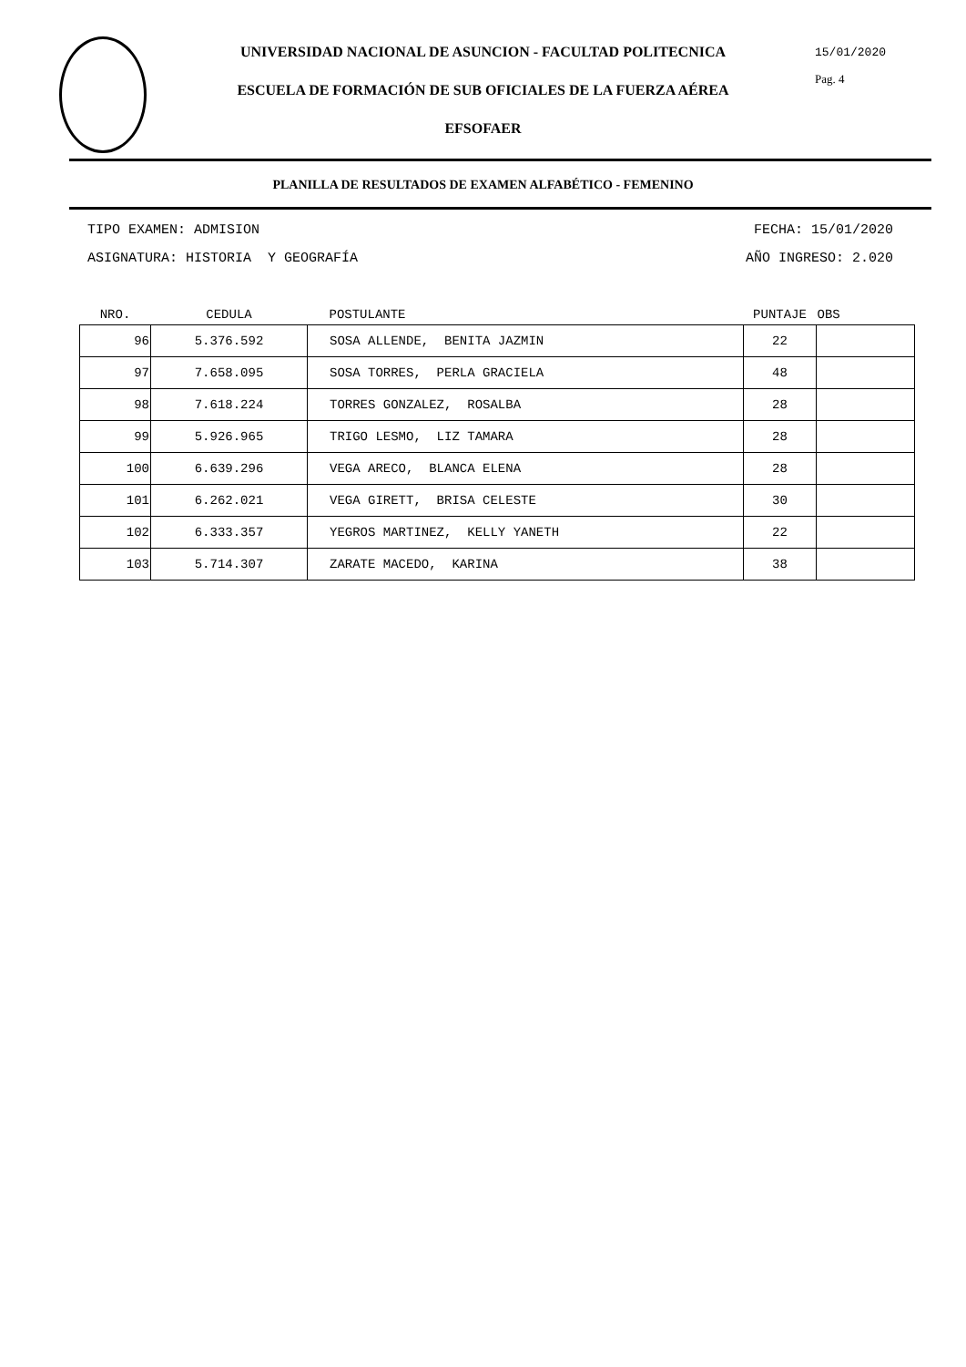15/01/2020
Pag. 4
UNIVERSIDAD NACIONAL DE ASUNCION - FACULTAD POLITECNICA
ESCUELA DE FORMACIÓN DE SUB OFICIALES DE LA FUERZA AÉREA
EFSOFAER
PLANILLA DE RESULTADOS DE EXAMEN ALFABÉTICO - FEMENINO
TIPO EXAMEN: ADMISION FECHA: 15/01/2020
ASIGNATURA: HISTORIA Y GEOGRAFÍA AÑO INGRESO: 2.020
| NRO. | CEDULA | POSTULANTE | PUNTAJE | OBS |
| --- | --- | --- | --- | --- |
| 96 | 5.376.592 | SOSA ALLENDE, BENITA JAZMIN | 22 | |
| 97 | 7.658.095 | SOSA TORRES, PERLA GRACIELA | 48 | |
| 98 | 7.618.224 | TORRES GONZALEZ, ROSALBA | 28 | |
| 99 | 5.926.965 | TRIGO LESMO, LIZ TAMARA | 28 | |
| 100 | 6.639.296 | VEGA ARECO, BLANCA ELENA | 28 | |
| 101 | 6.262.021 | VEGA GIRETT, BRISA CELESTE | 30 | |
| 102 | 6.333.357 | YEGROS MARTINEZ, KELLY YANETH | 22 | |
| 103 | 5.714.307 | ZARATE MACEDO, KARINA | 38 | |